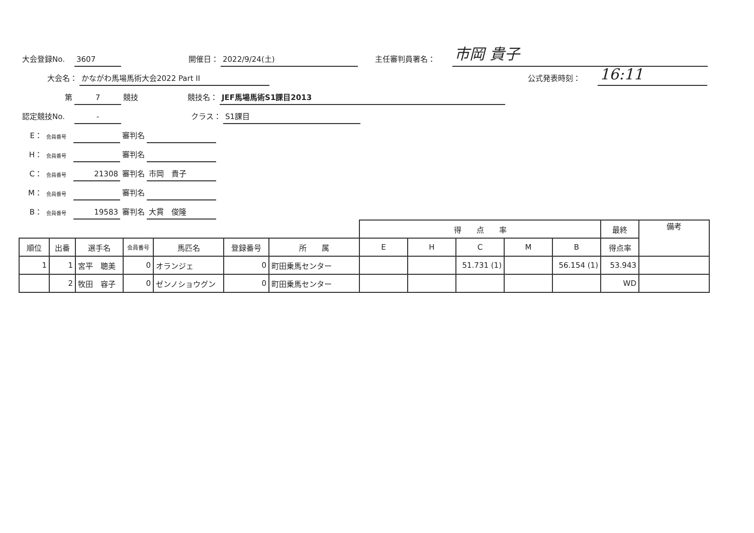大会登録No. 3607 開催日： 2022/9/24(土) 主任審判員署名： 市岡 貴子
大会名： かながわ馬場馬術大会2022 Part II 公式発表時刻： 16:11
第 7 競技 競技名： JEF馬場馬術S1課目2013
認定競技No. - クラス： S1課目
E： 会員番号 審判名
H： 会員番号 審判名
C： 会員番号 21308 審判名 市岡　貴子
M： 会員番号 審判名
B： 会員番号 19583 審判名 大貫　俊隆
| | | | | | | | 得 点 率 | | | | | 最終 | 備考 |
| 順位 | 出番 | 選手名 | 会員番号 | 馬匹名 | 登録番号 | 所 属 | E | H | C | M | B | 得点率 | |
| 1 | 1 | 宮平 聰美 | 0 | オランジェ | 0 | 町田乗馬センター | | | 51.731 (1) | | 56.154 (1) | 53.943 | |
| | 2 | 牧田 容子 | 0 | ゼンノショウグン | 0 | 町田乗馬センター | | | | | | WD | |